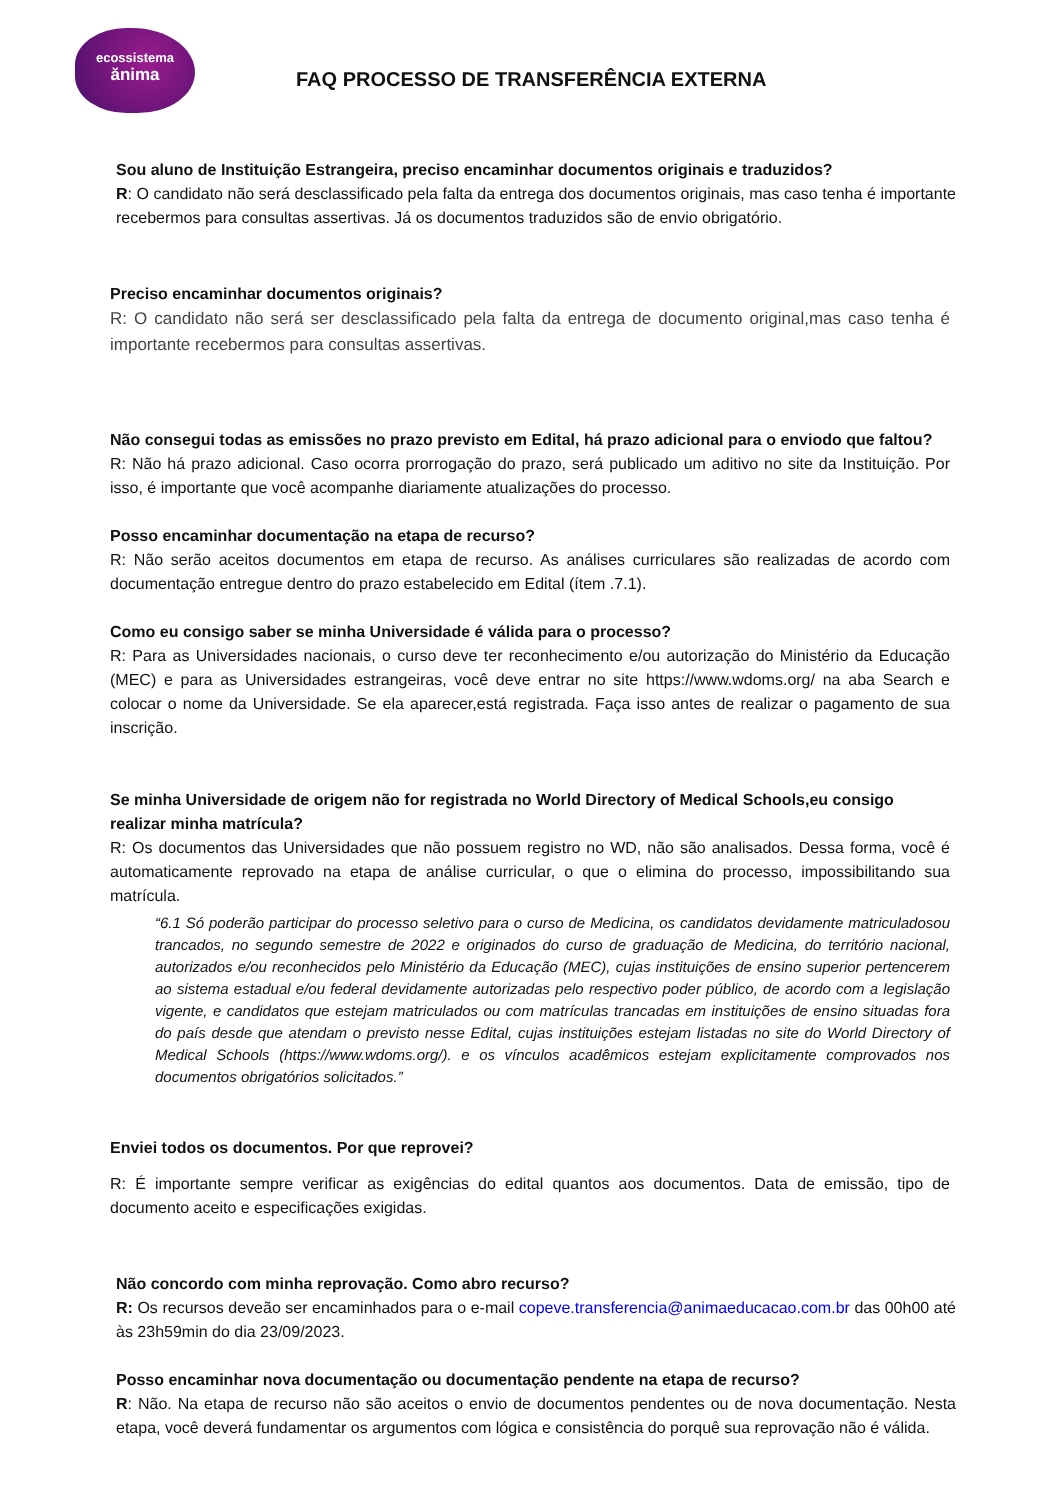ecossistema
ănima
FAQ PROCESSO DE TRANSFERÊNCIA EXTERNA
Sou aluno de Instituição Estrangeira, preciso encaminhar documentos originais e traduzidos?
R: O candidato não será desclassificado pela falta da entrega dos documentos originais, mas caso tenha é importante recebermos para consultas assertivas. Já os documentos traduzidos são de envio obrigatório.
Preciso encaminhar documentos originais?
R: O candidato não será ser desclassificado pela falta da entrega de documento original,mas caso tenha é importante recebermos para consultas assertivas.
Não consegui todas as emissões no prazo previsto em Edital, há prazo adicional para o enviodo que faltou?
R: Não há prazo adicional. Caso ocorra prorrogação do prazo, será publicado um aditivo no site da Instituição. Por isso, é importante que você acompanhe diariamente atualizações do processo.
Posso encaminhar documentação na etapa de recurso?
R: Não serão aceitos documentos em etapa de recurso. As análises curriculares são realizadas de acordo com documentação entregue dentro do prazo estabelecido em Edital (ítem .7.1).
Como eu consigo saber se minha Universidade é válida para o processo?
R: Para as Universidades nacionais, o curso deve ter reconhecimento e/ou autorização do Ministério da Educação (MEC) e para as Universidades estrangeiras, você deve entrar no site https://www.wdoms.org/ na aba Search e colocar o nome da Universidade. Se ela aparecer,está registrada. Faça isso antes de realizar o pagamento de sua inscrição.
Se minha Universidade de origem não for registrada no World Directory of Medical Schools,eu consigo realizar minha matrícula?
R: Os documentos das Universidades que não possuem registro no WD, não são analisados. Dessa forma, você é automaticamente reprovado na etapa de análise curricular, o que o elimina do processo, impossibilitando sua matrícula.
“6.1 Só poderão participar do processo seletivo para o curso de Medicina, os candidatos devidamente matriculadosou trancados, no segundo semestre de 2022 e originados do curso de graduação de Medicina, do território nacional, autorizados e/ou reconhecidos pelo Ministério da Educação (MEC), cujas instituições de ensino superior pertencerem ao sistema estadual e/ou federal devidamente autorizadas pelo respectivo poder público, de acordo com a legislação vigente, e candidatos que estejam matriculados ou com matrículas trancadas em instituições de ensino situadas fora do país desde que atendam o previsto nesse Edital, cujas instituições estejam listadas no site do World Directory of Medical Schools (https://www.wdoms.org/). e os vínculos acadêmicos estejam explicitamente comprovados nos documentos obrigatórios solicitados.”
Enviei todos os documentos. Por que reprovei?
R: É importante sempre verificar as exigências do edital quantos aos documentos. Data de emissão, tipo de documento aceito e especificações exigidas.
Não concordo com minha reprovação. Como abro recurso?
R: Os recursos deveão ser encaminhados para o e-mail copeve.transferencia@animaeducacao.com.br das 00h00 até às 23h59min do dia 23/09/2023.
Posso encaminhar nova documentação ou documentação pendente na etapa de recurso?
R: Não. Na etapa de recurso não são aceitos o envio de documentos pendentes ou de nova documentação. Nesta etapa, você deverá fundamentar os argumentos com lógica e consistência do porquê sua reprovação não é válida.